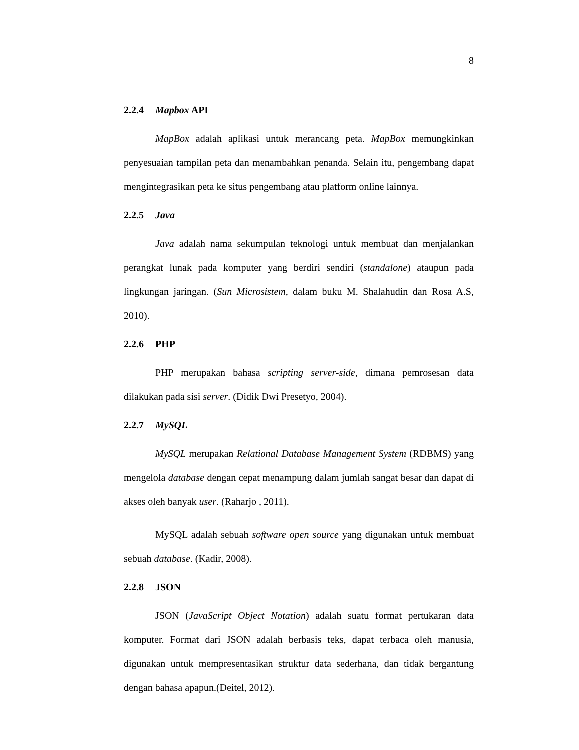8
2.2.4 Mapbox API
MapBox adalah aplikasi untuk merancang peta. MapBox memungkinkan penyesuaian tampilan peta dan menambahkan penanda. Selain itu, pengembang dapat mengintegrasikan peta ke situs pengembang atau platform online lainnya.
2.2.5 Java
Java adalah nama sekumpulan teknologi untuk membuat dan menjalankan perangkat lunak pada komputer yang berdiri sendiri (standalone) ataupun pada lingkungan jaringan. (Sun Microsistem, dalam buku M. Shalahudin dan Rosa A.S, 2010).
2.2.6 PHP
PHP merupakan bahasa scripting server-side, dimana pemrosesan data dilakukan pada sisi server. (Didik Dwi Presetyo, 2004).
2.2.7 MySQL
MySQL merupakan Relational Database Management System (RDBMS) yang mengelola database dengan cepat menampung dalam jumlah sangat besar dan dapat di akses oleh banyak user. (Raharjo , 2011).
MySQL adalah sebuah software open source yang digunakan untuk membuat sebuah database. (Kadir, 2008).
2.2.8 JSON
JSON (JavaScript Object Notation) adalah suatu format pertukaran data komputer. Format dari JSON adalah berbasis teks, dapat terbaca oleh manusia, digunakan untuk mempresentasikan struktur data sederhana, dan tidak bergantung dengan bahasa apapun.(Deitel, 2012).